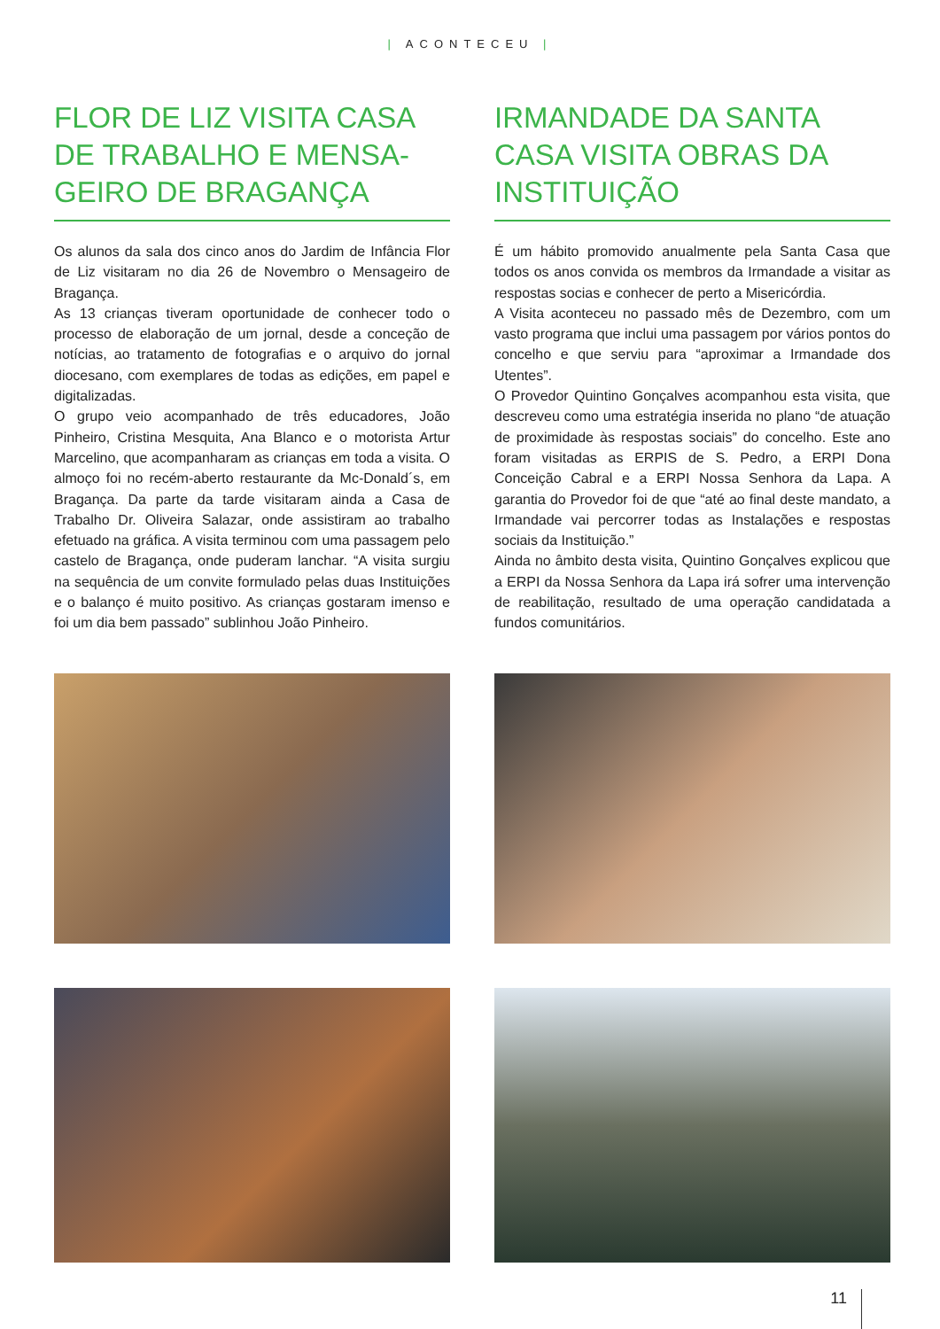| ACONTECEU |
FLOR DE LIZ VISITA CASA DE TRABALHO E MENSA-GEIRO DE BRAGANÇA
Os alunos da sala dos cinco anos do Jardim de Infância Flor de Liz visitaram no dia 26 de Novembro o Mensageiro de Bragança.
As 13 crianças tiveram oportunidade de conhecer todo o processo de elaboração de um jornal, desde a conceção de notícias, ao tratamento de fotografias e o arquivo do jornal diocesano, com exemplares de todas as edições, em papel e digitalizadas.
O grupo veio acompanhado de três educadores, João Pinheiro, Cristina Mesquita, Ana Blanco e o motorista Artur Marcelino, que acompanharam as crianças em toda a visita. O almoço foi no recém-aberto restaurante da Mc-Donald´s, em Bragança. Da parte da tarde visitaram ainda a Casa de Trabalho Dr. Oliveira Salazar, onde assistiram ao trabalho efetuado na gráfica. A visita terminou com uma passagem pelo castelo de Bragança, onde puderam lanchar. “A visita surgiu na sequência de um convite formulado pelas duas Instituições e o balanço é muito positivo. As crianças gostaram imenso e foi um dia bem passado” sublinhou João Pinheiro.
IRMANDADE DA SANTA CASA VISITA OBRAS DA INSTITUIÇÃO
É um hábito promovido anualmente pela Santa Casa que todos os anos convida os membros da Irmandade a visitar as respostas socias e conhecer de perto a Misericórdia.
A Visita aconteceu no passado mês de Dezembro, com um vasto programa que inclui uma passagem por vários pontos do concelho e que serviu para “aproximar a Irmandade dos Utentes”.
O Provedor Quintino Gonçalves acompanhou esta visita, que descreveu como uma estratégia inserida no plano “de atuação de proximidade às respostas sociais” do concelho. Este ano foram visitadas as ERPIS de S. Pedro, a ERPI Dona Conceição Cabral e a ERPI Nossa Senhora da Lapa. A garantia do Provedor foi de que “até ao final deste mandato, a Irmandade vai percorrer todas as Instalações e respostas sociais da Instituição.”
Ainda no âmbito desta visita, Quintino Gonçalves explicou que a ERPI da Nossa Senhora da Lapa irá sofrer uma intervenção de reabilitação, resultado de uma operação candidatada a fundos comunitários.
11